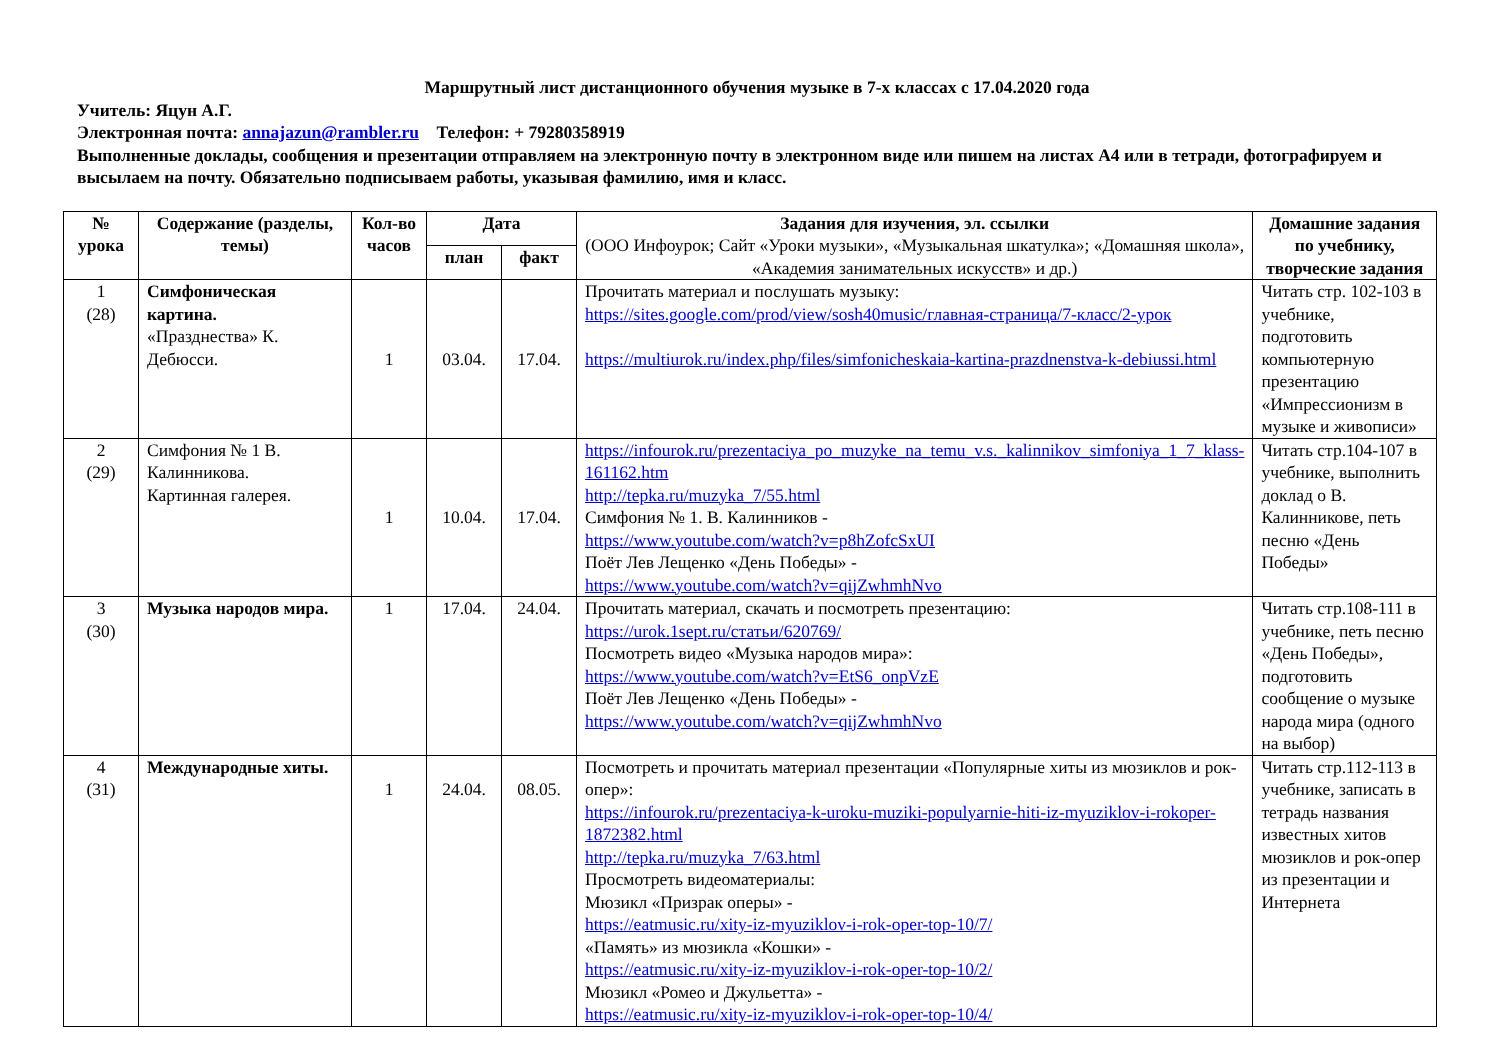Маршрутный лист дистанционного обучения музыке в 7-х классах с 17.04.2020 года
Учитель: Яцун А.Г.
Электронная почта: annajazun@rambler.ru Телефон: + 79280358919
Выполненные доклады, сообщения и презентации отправляем на электронную почту в электронном виде или пишем на листах А4 или в тетради, фотографируем и высылаем на почту. Обязательно подписываем работы, указывая фамилию, имя и класс.
| № урока | Содержание (разделы, темы) | Кол-во часов | Дата | | Задания для изучения, эл. ссылки (ООО Инфоурок; Сайт «Уроки музыки», «Музыкальная шкатулка»; «Домашняя школа», «Академия занимательных искусств» и др.) | Домашние задания по учебнику, творческие задания |
| --- | --- | --- | --- | --- | --- | --- |
| | | | план | факт | | |
| 1 (28) | Симфоническая картина. «Празднества» К. Дебюсси. | 1 | 03.04. | 17.04. | Прочитать материал и послушать музыку: https://sites.google.com/prod/view/sosh40music/главная-страница/7-класс/2-урок https://multiurok.ru/index.php/files/simfonicheskaia-kartina-prazdnenstva-k-debiussi.html | Читать стр. 102-103 в учебнике, подготовить компьютерную презентацию «Импрессионизм в музыке и живописи» |
| 2 (29) | Симфония № 1 В. Калинникова. Картинная галерея. | 1 | 10.04. | 17.04. | https://infourok.ru/prezentaciya_po_muzyke_na_temu_v.s._kalinnikov_simfoniya_1_7_klass-161162.htm http://tepka.ru/muzyka_7/55.html Симфония № 1. В. Калинников - https://www.youtube.com/watch?v=p8hZofcSxUI Поёт Лев Лещенко «День Победы» - https://www.youtube.com/watch?v=qijZwhmhNvo | Читать стр.104-107 в учебнике, выполнить доклад о В. Калинникове, петь песню «День Победы» |
| 3 (30) | Музыка народов мира. | 1 | 17.04. | 24.04. | Прочитать материал, скачать и посмотреть презентацию: https://urok.1sept.ru/статьи/620769/ Посмотреть видео «Музыка народов мира»: https://www.youtube.com/watch?v=EtS6_onpVzE Поёт Лев Лещенко «День Победы» - https://www.youtube.com/watch?v=qijZwhmhNvo | Читать стр.108-111 в учебнике, петь песню «День Победы», подготовить сообщение о музыке народа мира (одного на выбор) |
| 4 (31) | Международные хиты. | 1 | 24.04. | 08.05. | Посмотреть и прочитать материал презентации «Популярные хиты из мюзиклов и рок-опер»: https://infourok.ru/prezentaciya-k-uroku-muziki-populyarnie-hiti-iz-myuziklov-i-rokoper-1872382.html http://tepka.ru/muzyka_7/63.html Просмотреть видеоматериалы: Мюзикл «Призрак оперы» - https://eatmusic.ru/xity-iz-myuziklov-i-rok-oper-top-10/7/ «Память» из мюзикла «Кошки» - https://eatmusic.ru/xity-iz-myuziklov-i-rok-oper-top-10/2/ Мюзикл «Ромео и Джульетта» - https://eatmusic.ru/xity-iz-myuziklov-i-rok-oper-top-10/4/ | Читать стр.112-113 в учебнике, записать в тетрадь названия известных хитов мюзиклов и рок-опер из презентации и Интернета |